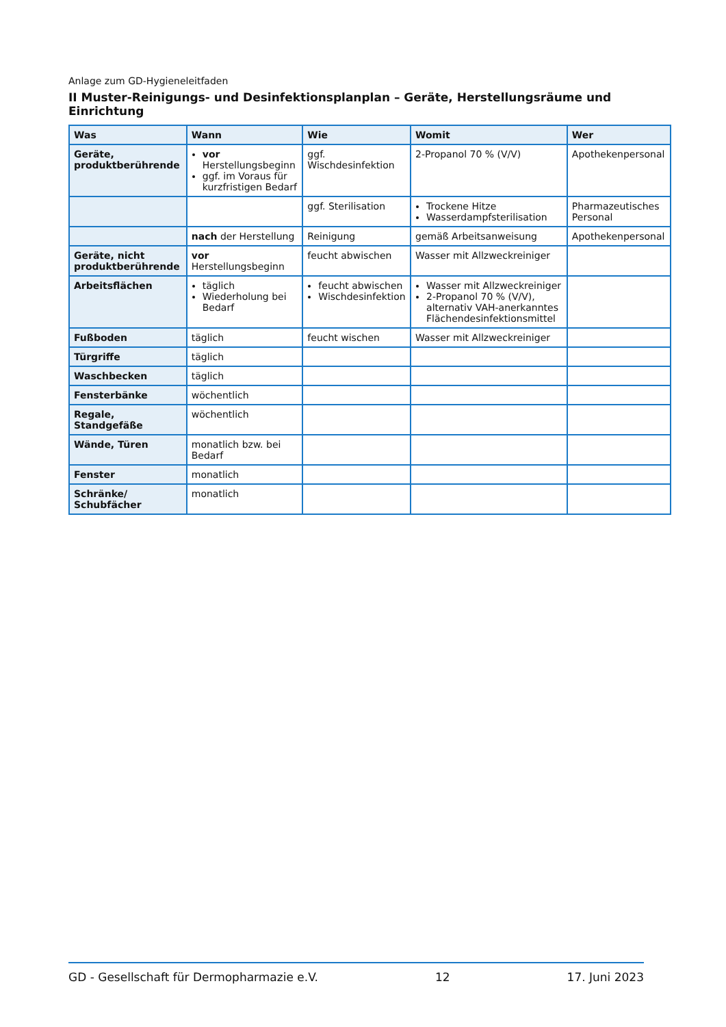Anlage zum GD-Hygieneleitfaden
II Muster-Reinigungs- und Desinfektionsplanplan – Geräte, Herstellungsräume und Einrichtung
| Was | Wann | Wie | Womit | Wer |
| --- | --- | --- | --- | --- |
| Geräte, produktberührende | vor Herstellungsbeginn ggf. im Voraus für kurzfristigen Bedarf | ggf. Wischdesinfektion | 2-Propanol 70 % (V/V) | Apothekenpersonal |
| | | ggf. Sterilisation | Trockene Hitze Wasserdampfsterilisation | Pharmazeutisches Personal |
| | nach der Herstellung | Reinigung | gemäß Arbeitsanweisung | Apothekenpersonal |
| Geräte, nicht produktberührende | vor Herstellungsbeginn | feucht abwischen | Wasser mit Allzweckreiniger | |
| Arbeitsflächen | täglich Wiederholung bei Bedarf | feucht abwischen Wischdesinfektion | Wasser mit Allzweckreiniger 2-Propanol 70 % (V/V), alternativ VAH-anerkanntes Flächendesinfektionsmittel | |
| Fußboden | täglich | feucht wischen | Wasser mit Allzweckreiniger | |
| Türgriffe | täglich | | | |
| Waschbecken | täglich | | | |
| Fensterbänke | wöchentlich | | | |
| Regale, Standgefäße | wöchentlich | | | |
| Wände, Türen | monatlich bzw. bei Bedarf | | | |
| Fenster | monatlich | | | |
| Schränke/ Schubfächer | monatlich | | | |
GD - Gesellschaft für Dermopharmazie e.V. 12 17. Juni 2023